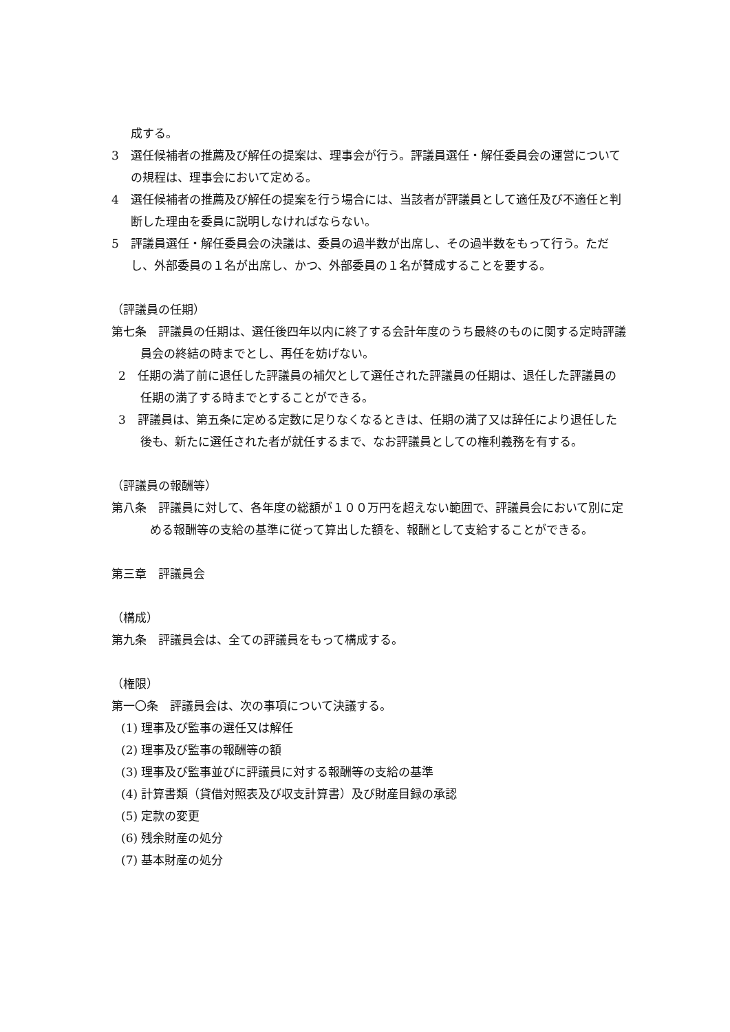成する。
3　選任候補者の推薦及び解任の提案は、理事会が行う。評議員選任・解任委員会の運営についての規程は、理事会において定める。
4　選任候補者の推薦及び解任の提案を行う場合には、当該者が評議員として適任及び不適任と判断した理由を委員に説明しなければならない。
5　評議員選任・解任委員会の決議は、委員の過半数が出席し、その過半数をもって行う。ただし、外部委員の１名が出席し、かつ、外部委員の１名が賛成することを要する。
（評議員の任期）
第七条　評議員の任期は、選任後四年以内に終了する会計年度のうち最終のものに関する定時評議員会の終結の時までとし、再任を妨げない。
2　任期の満了前に退任した評議員の補欠として選任された評議員の任期は、退任した評議員の任期の満了する時までとすることができる。
3　評議員は、第五条に定める定数に足りなくなるときは、任期の満了又は辞任により退任した後も、新たに選任された者が就任するまで、なお評議員としての権利義務を有する。
（評議員の報酬等）
第八条　評議員に対して、各年度の総額が１００万円を超えない範囲で、評議員会において別に定める報酬等の支給の基準に従って算出した額を、報酬として支給することができる。
第三章　評議員会
（構成）
第九条　評議員会は、全ての評議員をもって構成する。
（権限）
第一〇条　評議員会は、次の事項について決議する。
(1) 理事及び監事の選任又は解任
(2) 理事及び監事の報酬等の額
(3) 理事及び監事並びに評議員に対する報酬等の支給の基準
(4) 計算書類（貸借対照表及び収支計算書）及び財産目録の承認
(5) 定款の変更
(6) 残余財産の処分
(7) 基本財産の処分